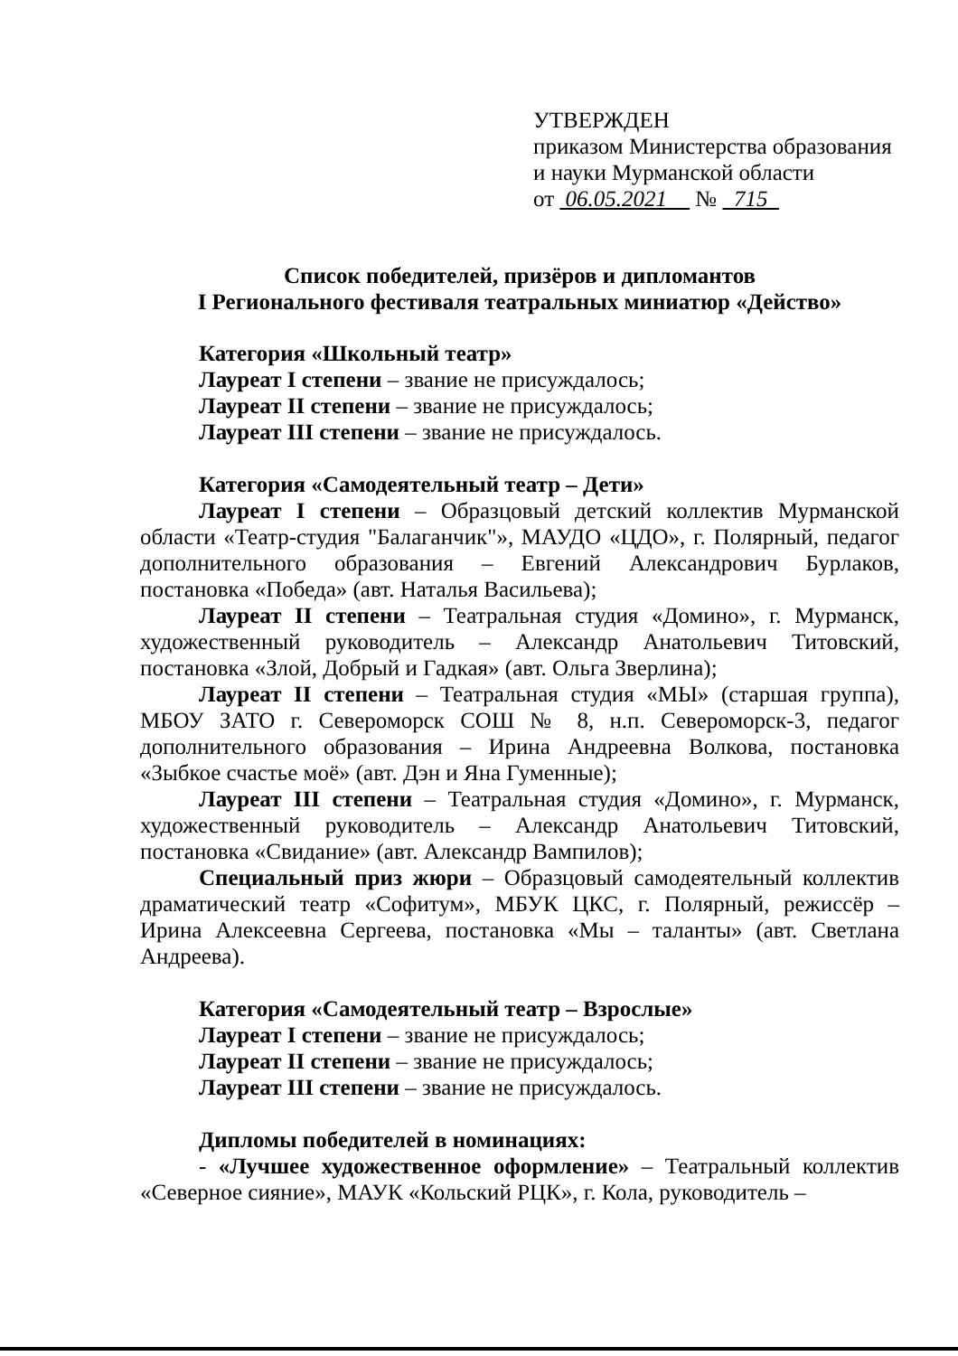УТВЕРЖДЕН
приказом Министерства образования
и науки Мурманской области
от 06.05.2021 № 715
Список победителей, призёров и дипломантов
I Регионального фестиваля театральных миниатюр «Действо»
Категория «Школьный театр»
Лауреат I степени – звание не присуждалось;
Лауреат II степени – звание не присуждалось;
Лауреат III степени – звание не присуждалось.
Категория «Самодеятельный театр – Дети»
Лауреат I степени – Образцовый детский коллектив Мурманской области «Театр-студия "Балаганчик"», МАУДО «ЦДО», г. Полярный, педагог дополнительного образования – Евгений Александрович Бурлаков, постановка «Победа» (авт. Наталья Васильева);
Лауреат II степени – Театральная студия «Домино», г. Мурманск, художественный руководитель – Александр Анатольевич Титовский, постановка «Злой, Добрый и Гадкая» (авт. Ольга Зверлина);
Лауреат II степени – Театральная студия «МЫ» (старшая группа), МБОУ ЗАТО г. Североморск СОШ № 8, н.п. Североморск-3, педагог дополнительного образования – Ирина Андреевна Волкова, постановка «Зыбкое счастье моё» (авт. Дэн и Яна Гуменные);
Лауреат III степени – Театральная студия «Домино», г. Мурманск, художественный руководитель – Александр Анатольевич Титовский, постановка «Свидание» (авт. Александр Вампилов);
Специальный приз жюри – Образцовый самодеятельный коллектив драматический театр «Софитум», МБУК ЦКС, г. Полярный, режиссёр – Ирина Алексеевна Сергеева, постановка «Мы – таланты» (авт. Светлана Андреева).
Категория «Самодеятельный театр – Взрослые»
Лауреат I степени – звание не присуждалось;
Лауреат II степени – звание не присуждалось;
Лауреат III степени – звание не присуждалось.
Дипломы победителей в номинациях:
- «Лучшее художественное оформление» – Театральный коллектив «Северное сияние», МАУК «Кольский РЦК», г. Кола, руководитель –